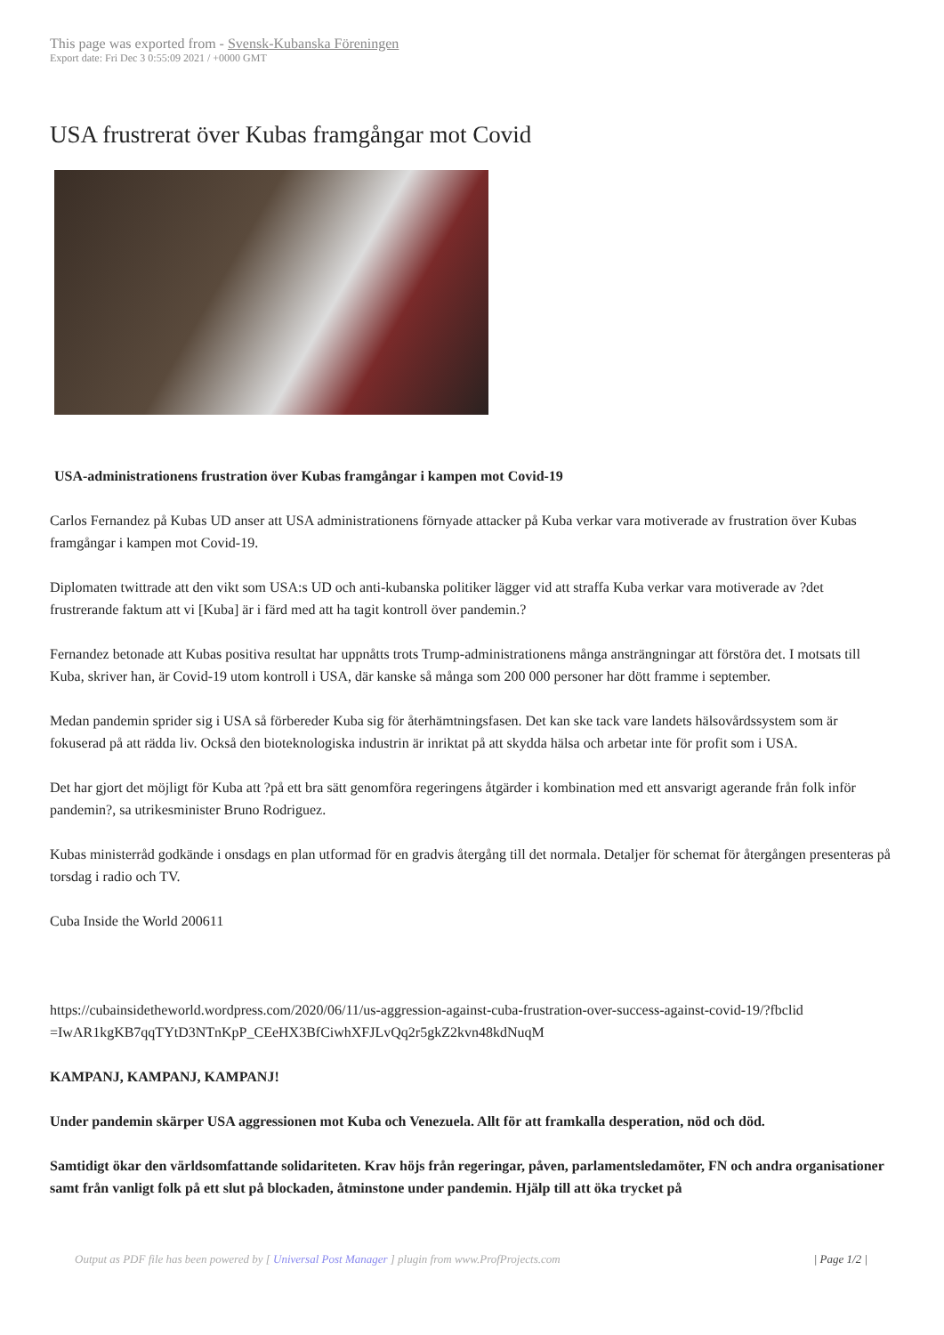This page was exported from - Svensk-Kubanska Föreningen
Export date: Fri Dec 3 0:55:09 2021 / +0000 GMT
USA frustrerat över Kubas framgångar mot Covid
USA-administrationens frustration över Kubas framgångar i kampen mot Covid-19
Carlos Fernandez på Kubas UD anser att USA administrationens förnyade attacker på Kuba verkar vara motiverade av frustration över Kubas framgångar i kampen mot Covid-19.
Diplomaten twittrade att den vikt som USA:s UD och anti-kubanska politiker lägger vid att straffa Kuba verkar vara motiverade av ?det frustrerande faktum att vi [Kuba] är i färd med att ha tagit kontroll över pandemin.?
Fernandez betonade att Kubas positiva resultat har uppnåtts trots Trump-administrationens många ansträngningar att förstöra det. I motsats till Kuba, skriver han, är Covid-19 utom kontroll i USA, där kanske så många som 200 000 personer har dött framme i september.
Medan pandemin sprider sig i USA så förbereder Kuba sig för återhämtningsfasen. Det kan ske tack vare landets hälsovårdssystem som är fokuserad på att rädda liv. Också den bioteknologiska industrin är inriktat på att skydda hälsa och arbetar inte för profit som i USA.
Det har gjort det möjligt för Kuba att ?på ett bra sätt genomföra regeringens åtgärder i kombination med ett ansvarigt agerande från folk inför pandemin?, sa utrikesminister Bruno Rodriguez.
Kubas ministerråd godkände i onsdags en plan utformad för en gradvis återgång till det normala. Detaljer för schemat för återgången presenteras på torsdag i radio och TV.
Cuba Inside the World 200611
https://cubainsidetheworld.wordpress.com/2020/06/11/us-aggression-against-cuba-frustration-over-success-against-covid-19/?fbclid =IwAR1kgKB7qqTYtD3NTnKpP_CEeHX3BfCiwhXFJLvQq2r5gkZ2kvn48kdNuqM
KAMPANJ, KAMPANJ, KAMPANJ!
Under pandemin skärper USA aggressionen mot Kuba och Venezuela. Allt för att framkalla desperation, nöd och död.
Samtidigt ökar den världsomfattande solidariteten. Krav höjs från regeringar, påven, parlamentsledamöter, FN och andra organisationer samt från vanligt folk på ett slut på blockaden, åtminstone under pandemin. Hjälp till att öka trycket på
Output as PDF file has been powered by [ Universal Post Manager ] plugin from www.ProfProjects.com | Page 1/2 |